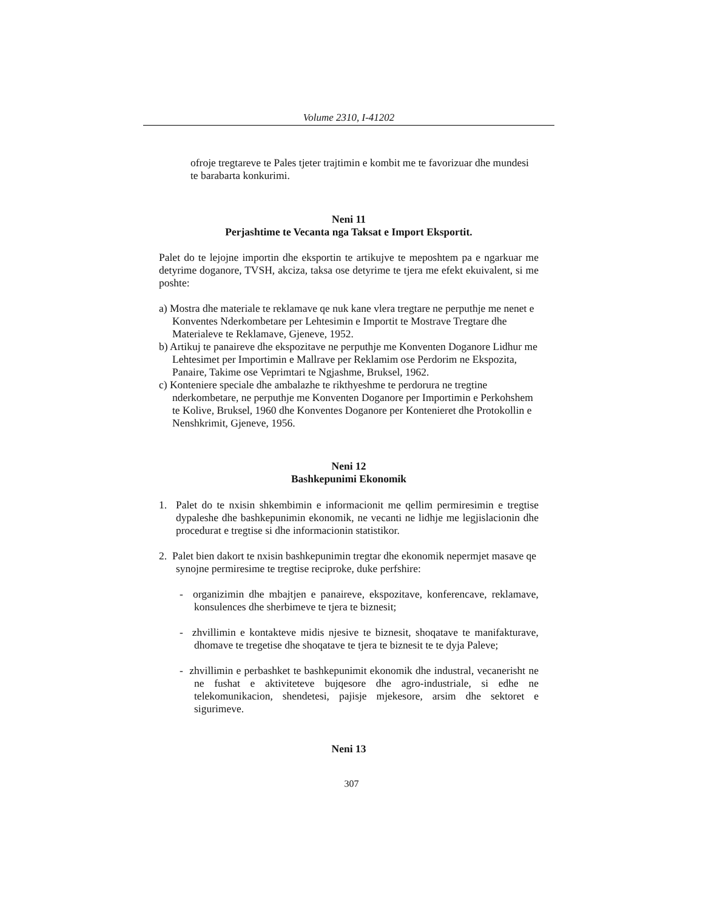Volume 2310, I-41202
ofroje tregtareve te Pales tjeter trajtimin e kombit me te favorizuar dhe mundesi te barabarta konkurimi.
Neni 11
Perjashtime te Vecanta nga Taksat e Import Eksportit.
Palet do te lejojne importin dhe eksportin te artikujve te meposhtem pa e ngarkuar me detyrime doganore, TVSH, akciza, taksa ose detyrime te tjera me efekt ekuivalent, si me poshte:
a) Mostra dhe materiale te reklamave qe nuk kane vlera tregtare ne perputhje me nenet e Konventes Nderkombetare per Lehtesimin e Importit te Mostrave Tregtare dhe Materialeve te Reklamave, Gjeneve, 1952.
b) Artikuj te panaireve dhe ekspozitave ne perputhje me Konventen Doganore Lidhur me Lehtesimet per Importimin e Mallrave per Reklamim ose Perdorim ne Ekspozita, Panaire, Takime ose Veprimtari te Ngjashme, Bruksel, 1962.
c) Konteniere speciale dhe ambalazhe te rikthyeshme te perdorura ne tregtine nderkombetare, ne perputhje me Konventen Doganore per Importimin e Perkohshem te Kolive, Bruksel, 1960 dhe Konventes Doganore per Kontenieret dhe Protokollin e Nenshkrimit, Gjeneve, 1956.
Neni 12
Bashkepunimi Ekonomik
1. Palet do te nxisin shkembimin e informacionit me qellim permiresimin e tregtise dypaleshe dhe bashkepunimin ekonomik, ne vecanti ne lidhje me legjislacionin dhe procedurat e tregtise si dhe informacionin statistikor.
2. Palet bien dakort te nxisin bashkepunimin tregtar dhe ekonomik nepermjet masave qe synojne permiresime te tregtise reciproke, duke perfshire:
- organizimin dhe mbajtjen e panaireve, ekspozitave, konferencave, reklamave, konsulences dhe sherbimeve te tjera te biznesit;
- zhvillimin e kontakteve midis njesive te biznesit, shoqatave te manifakturave, dhomave te tregetise dhe shoqatave te tjera te biznesit te te dyja Paleve;
- zhvillimin e perbashket te bashkepunimit ekonomik dhe industral, vecanerisht ne ne fushat e aktiviteteve bujqesore dhe agro-industriale, si edhe ne telekomunikacion, shendetesi, pajisje mjekesore, arsim dhe sektoret e sigurimeve.
Neni 13
307